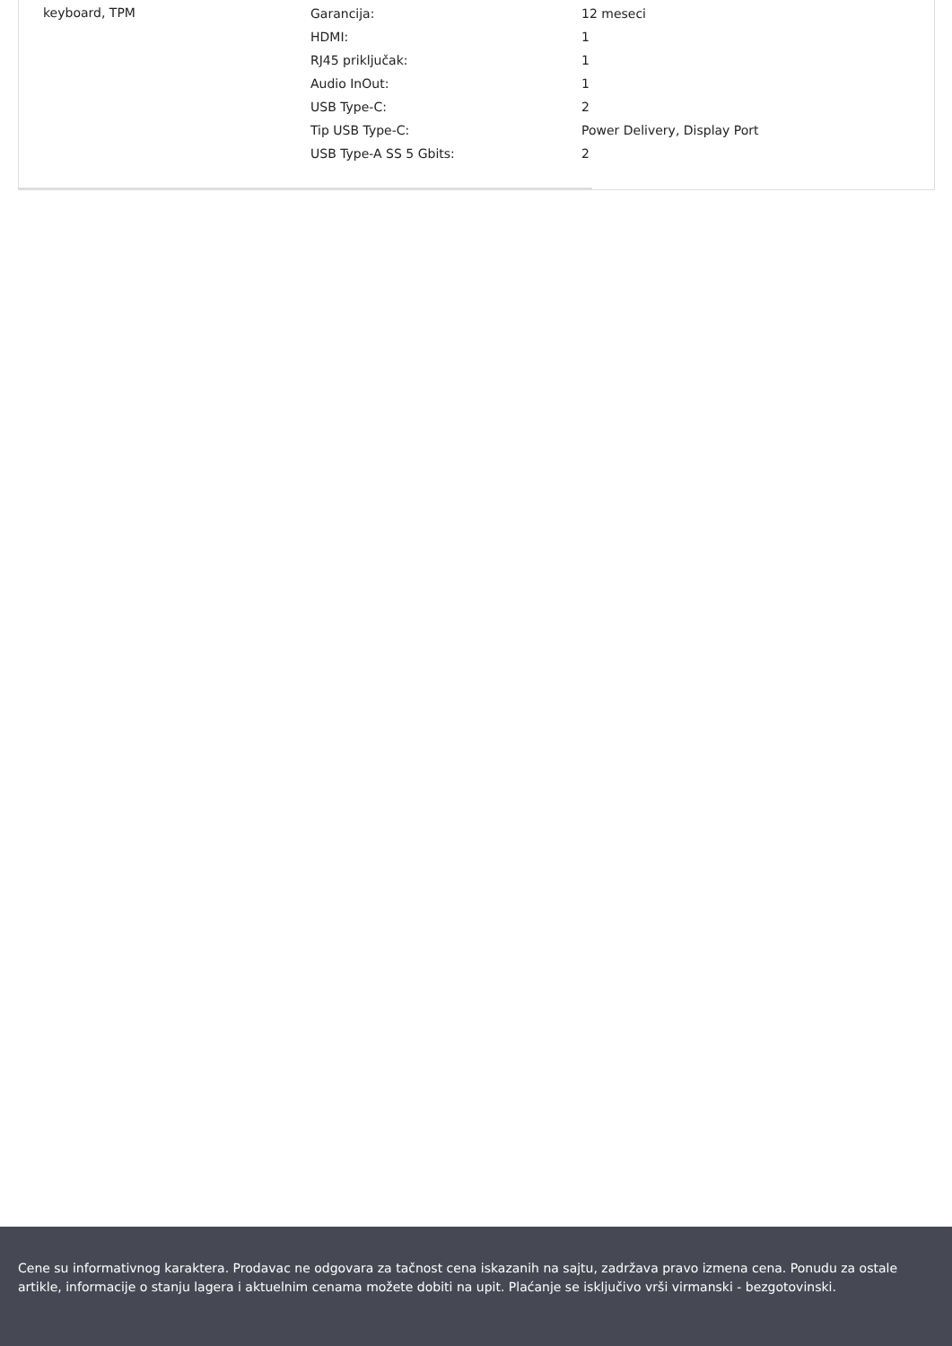keyboard, TPM
| Garancija: | 12 meseci |
| HDMI: | 1 |
| RJ45 priključak: | 1 |
| Audio InOut: | 1 |
| USB Type-C: | 2 |
| Tip USB Type-C: | Power Delivery, Display Port |
| USB Type-A SS 5 Gbits: | 2 |
Cene su informativnog karaktera. Prodavac ne odgovara za tačnost cena iskazanih na sajtu, zadržava pravo izmena cena. Ponudu za ostale artikle, informacije o stanju lagera i aktuelnim cenama možete dobiti na upit. Plaćanje se isključivo vrši virmanski - bezgotovinski.